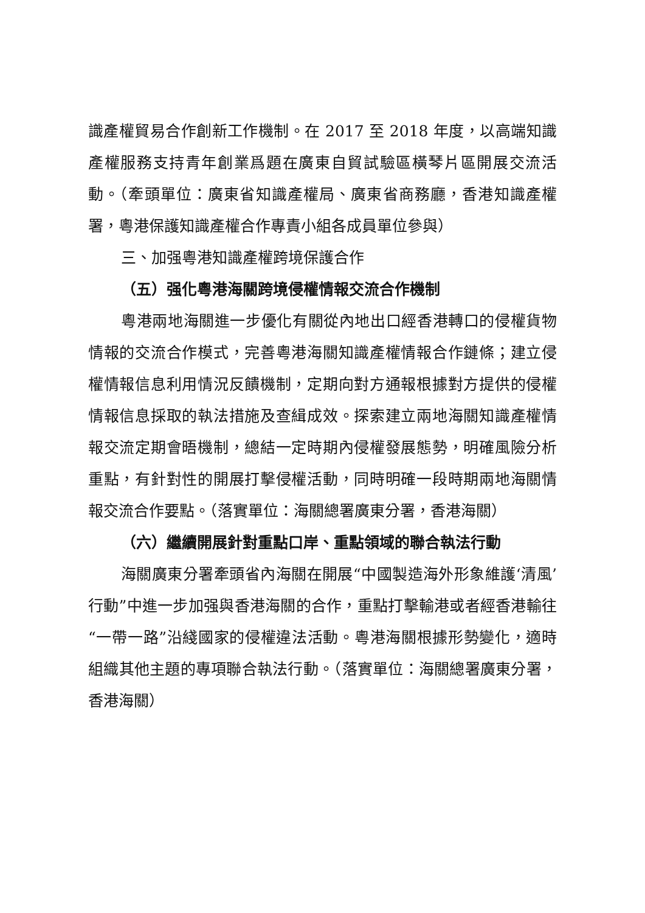識產權貿易合作創新工作機制。在 2017 至 2018 年度，以高端知識產權服務支持青年創業爲題在廣東自貿試驗區橫琴片區開展交流活動。（牽頭單位：廣東省知識產權局、廣東省商務廳，香港知識產權署，粵港保護知識產權合作專責小組各成員單位參與）
三、加强粵港知識產權跨境保護合作
（五）强化粵港海關跨境侵權情報交流合作機制
粵港兩地海關進一步優化有關從內地出口經香港轉口的侵權貨物情報的交流合作模式，完善粵港海關知識產權情報合作鏈條；建立侵權情報信息利用情況反饋機制，定期向對方通報根據對方提供的侵權情報信息採取的執法措施及查緝成效。探索建立兩地海關知識產權情報交流定期會晤機制，總結一定時期內侵權發展態勢，明確風險分析重點，有針對性的開展打擊侵權活動，同時明確一段時期兩地海關情報交流合作要點。（落實單位：海關總署廣東分署，香港海關）
（六）繼續開展針對重點口岸、重點領域的聯合執法行動
海關廣東分署牽頭省內海關在開展“中國製造海外形象維護‘清風’行動”中進一步加强與香港海關的合作，重點打擊輸港或者經香港輸往“一帶一路”沿綫國家的侵權違法活動。粵港海關根據形勢變化，適時組織其他主題的專項聯合執法行動。（落實單位：海關總署廣東分署，香港海關）